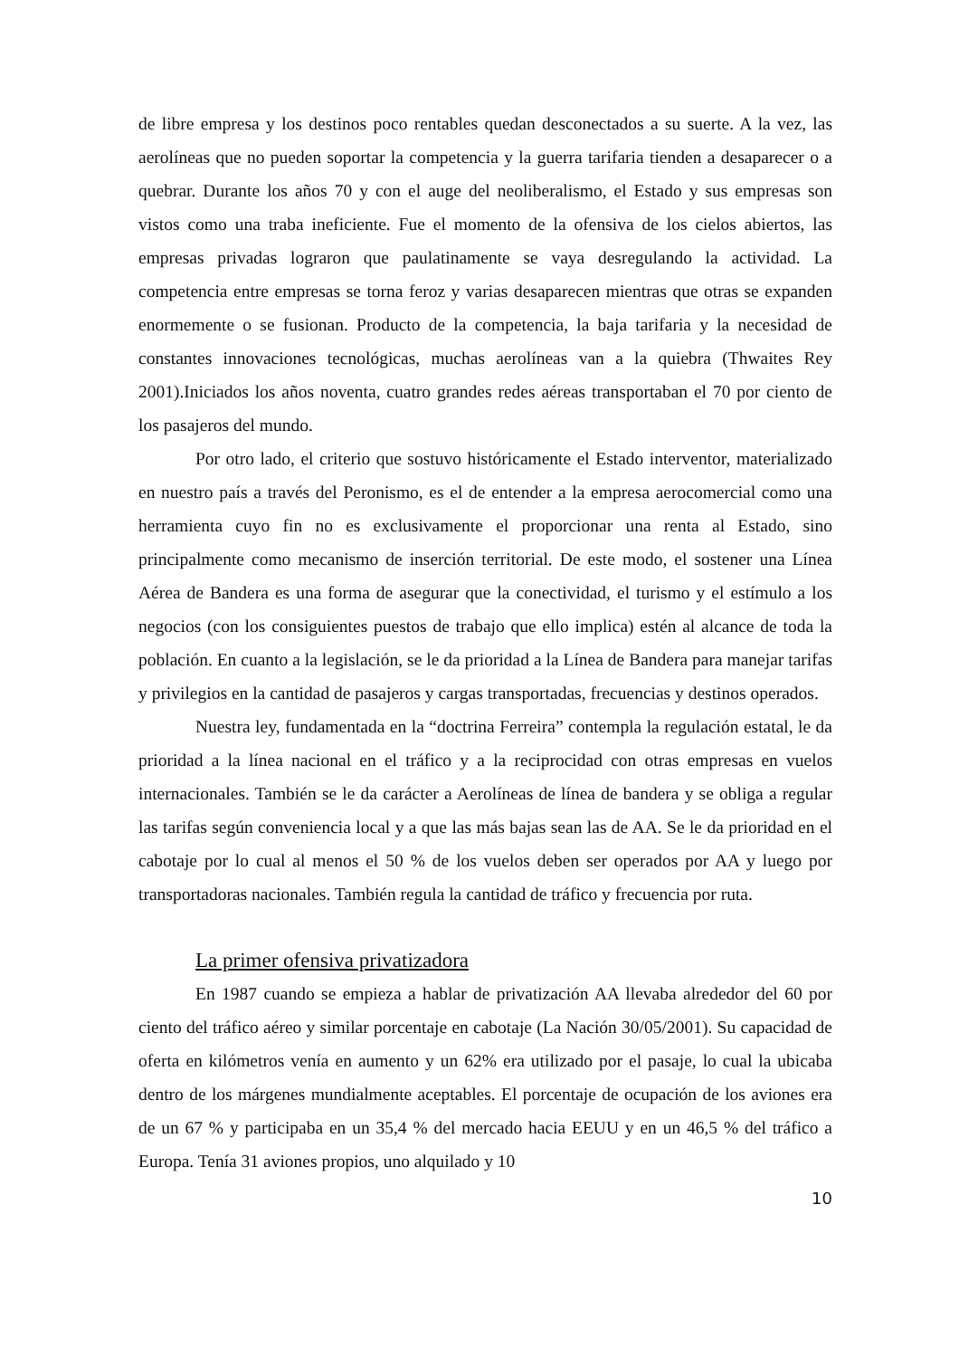de libre empresa y los destinos poco rentables quedan desconectados a su suerte. A la vez, las aerolíneas que no pueden soportar la competencia y la guerra tarifaria tienden a desaparecer o a quebrar. Durante los años 70 y con el auge del neoliberalismo, el Estado y sus empresas son vistos como una traba ineficiente. Fue el momento de la ofensiva de los cielos abiertos, las empresas privadas lograron que paulatinamente se vaya desregulando la actividad. La competencia entre empresas se torna feroz y varias desaparecen mientras que otras se expanden enormemente o se fusionan. Producto de la competencia, la baja tarifaria y la necesidad de constantes innovaciones tecnológicas, muchas aerolíneas van a la quiebra (Thwaites Rey 2001).Iniciados los años noventa, cuatro grandes redes aéreas transportaban el 70 por ciento de los pasajeros del mundo.
Por otro lado, el criterio que sostuvo históricamente el Estado interventor, materializado en nuestro país a través del Peronismo, es el de entender a la empresa aerocomercial como una herramienta cuyo fin no es exclusivamente el proporcionar una renta al Estado, sino principalmente como mecanismo de inserción territorial. De este modo, el sostener una Línea Aérea de Bandera es una forma de asegurar que la conectividad, el turismo y el estímulo a los negocios (con los consiguientes puestos de trabajo que ello implica) estén al alcance de toda la población. En cuanto a la legislación, se le da prioridad a la Línea de Bandera para manejar tarifas y privilegios en la cantidad de pasajeros y cargas transportadas, frecuencias y destinos operados.
Nuestra ley, fundamentada en la “doctrina Ferreira” contempla la regulación estatal, le da prioridad a la línea nacional en el tráfico y a la reciprocidad con otras empresas en vuelos internacionales. También se le da carácter a Aerolíneas de línea de bandera y se obliga a regular las tarifas según conveniencia local y a que las más bajas sean las de AA. Se le da prioridad en el cabotaje por lo cual al menos el 50 % de los vuelos deben ser operados por AA y luego por transportadoras nacionales. También regula la cantidad de tráfico y frecuencia por ruta.
La primer ofensiva privatizadora
En 1987 cuando se empieza a hablar de privatización AA llevaba alrededor del 60 por ciento del tráfico aéreo y similar porcentaje en cabotaje (La Nación 30/05/2001). Su capacidad de oferta en kilómetros venía en aumento y un 62% era utilizado por el pasaje, lo cual la ubicaba dentro de los márgenes mundialmente aceptables. El porcentaje de ocupación de los aviones era de un 67 % y participaba en un 35,4 % del mercado hacia EEUU y en un 46,5 % del tráfico a Europa. Tenía 31 aviones propios, uno alquilado y 10
10